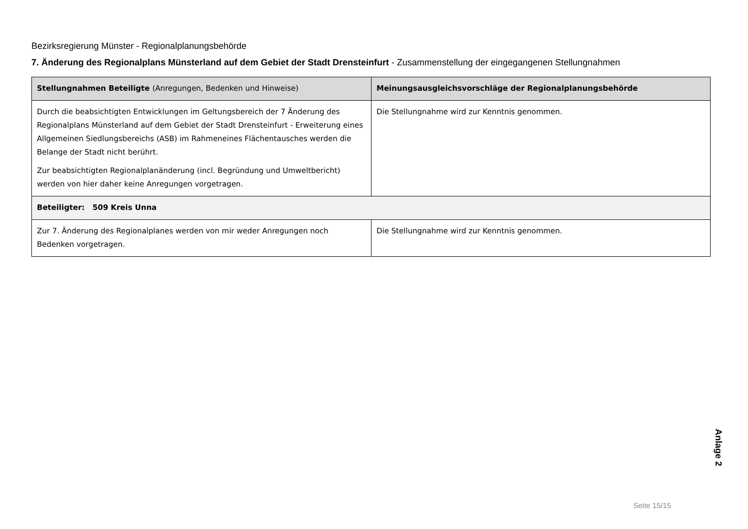Bezirksregierung Münster - Regionalplanungsbehörde
7. Änderung des Regionalplans Münsterland auf dem Gebiet der Stadt Drensteinfurt - Zusammenstellung der eingegangenen Stellungnahmen
| Stellungnahmen Beteiligte (Anregungen, Bedenken und Hinweise) | Meinungsausgleichsvorschläge der Regionalplanungsbehörde |
| --- | --- |
| Durch die beabsichtigten Entwicklungen im Geltungsbereich der 7 Änderung des Regionalplans Münsterland auf dem Gebiet der Stadt Drensteinfurt - Erweiterung eines Allgemeinen Siedlungsbereichs (ASB) im Rahmeneines Flächentausches werden die Belange der Stadt nicht berührt. Zur beabsichtigten Regionalplanänderung (incl. Begründung und Umweltbericht) werden von hier daher keine Anregungen vorgetragen. | Die Stellungnahme wird zur Kenntnis genommen. |
| Beteiligter: 509 Kreis Unna | |
| Zur 7. Änderung des Regionalplanes werden von mir weder Anregungen noch Bedenken vorgetragen. | Die Stellungnahme wird zur Kenntnis genommen. |
Anlage 2
Seite 15/15